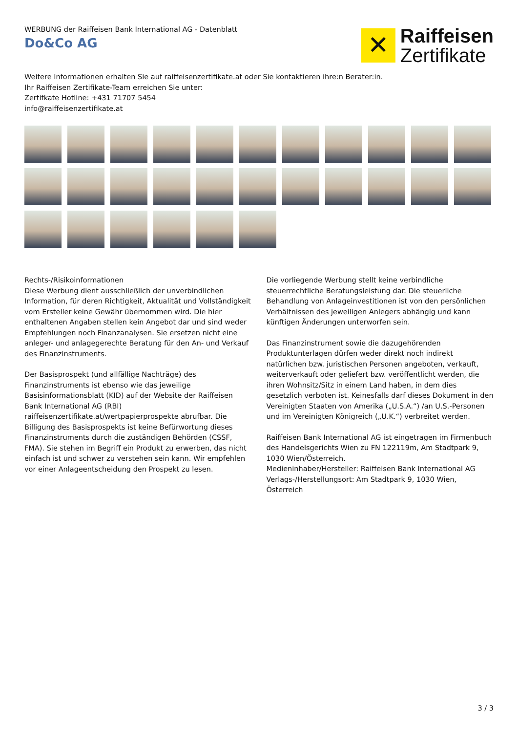WERBUNG der Raiffeisen Bank International AG - Datenblatt
Do&Co AG
✕
Raiffeisen
Zertifikate
Weitere Informationen erhalten Sie auf raiffeisenzertifikate.at oder Sie kontaktieren ihre:n Berater:in.
Ihr Raiffeisen Zertifikate-Team erreichen Sie unter:
Zertifkate Hotline: +431 71707 5454
info@raiffeisenzertifikate.at
Rechts-/Risikoinformationen
Diese Werbung dient ausschließlich der unverbindlichen Information, für deren Richtigkeit, Aktualität und Vollständigkeit vom Ersteller keine Gewähr übernommen wird. Die hier enthaltenen Angaben stellen kein Angebot dar und sind weder Empfehlungen noch Finanzanalysen. Sie ersetzen nicht eine anleger- und anlagegerechte Beratung für den An- und Verkauf des Finanzinstruments.
Der Basisprospekt (und allfällige Nachträge) des Finanzinstruments ist ebenso wie das jeweilige Basisinformationsblatt (KID) auf der Website der Raiffeisen Bank International AG (RBI) raiffeisenzertifikate.at/wertpapierprospekte abrufbar. Die Billigung des Basisprospekts ist keine Befürwortung dieses Finanzinstruments durch die zuständigen Behörden (CSSF, FMA). Sie stehen im Begriff ein Produkt zu erwerben, das nicht einfach ist und schwer zu verstehen sein kann. Wir empfehlen vor einer Anlageentscheidung den Prospekt zu lesen.
Die vorliegende Werbung stellt keine verbindliche steuerrechtliche Beratungsleistung dar. Die steuerliche Behandlung von Anlageinvestitionen ist von den persönlichen Verhältnissen des jeweiligen Anlegers abhängig und kann künftigen Änderungen unterworfen sein.
Das Finanzinstrument sowie die dazugehörenden Produktunterlagen dürfen weder direkt noch indirekt natürlichen bzw. juristischen Personen angeboten, verkauft, weiterverkauft oder geliefert bzw. veröffentlicht werden, die ihren Wohnsitz/Sitz in einem Land haben, in dem dies gesetzlich verboten ist. Keinesfalls darf dieses Dokument in den Vereinigten Staaten von Amerika („U.S.A.“) /an U.S.-Personen und im Vereinigten Königreich („U.K.“) verbreitet werden.
Raiffeisen Bank International AG ist eingetragen im Firmenbuch des Handelsgerichts Wien zu FN 122119m, Am Stadtpark 9, 1030 Wien/Österreich.
Medieninhaber/Hersteller: Raiffeisen Bank International AG Verlags-/Herstellungsort: Am Stadtpark 9, 1030 Wien, Österreich
3 / 3